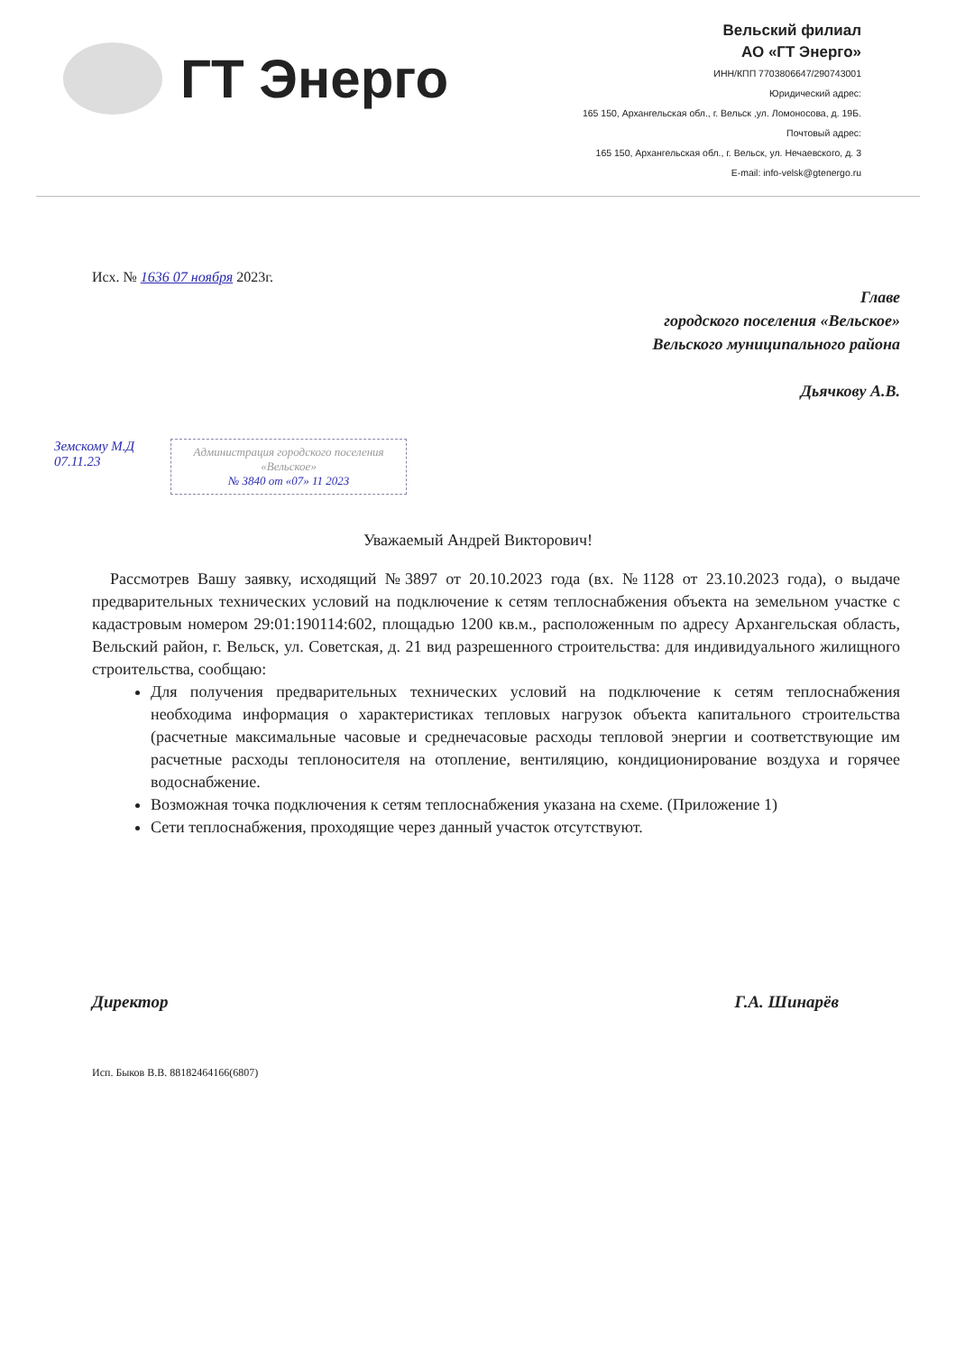ГТ Энерго
Вельский филиал
АО «ГТ Энерго»
ИНН/КПП 7703806647/290743001
Юридический адрес:
165 150, Архангельская обл., г. Вельск ,ул. Ломоносова, д. 19Б.
Почтовый адрес:
165 150, Архангельская обл., г. Вельск, ул. Нечаевского, д. 3
E-mail: info-velsk@gtenergo.ru
Исх. № 1636 07 ноября 2023г.
Главе
городского поселения «Вельское»
Вельского муниципального района
Дьячкову А.В.
Земскому М.Д
07.11.23
Администрация городского поселения «Вельское»
№ 3840 от «07» 11 2023
Уважаемый Андрей Викторович!
Рассмотрев Вашу заявку, исходящий №3897 от 20.10.2023 года (вх. №1128 от 23.10.2023 года), о выдаче предварительных технических условий на подключение к сетям теплоснабжения объекта на земельном участке с кадастровым номером 29:01:190114:602, площадью 1200 кв.м., расположенным по адресу Архангельская область, Вельский район, г. Вельск, ул. Советская, д. 21 вид разрешенного строительства: для индивидуального жилищного строительства, сообщаю:
Для получения предварительных технических условий на подключение к сетям теплоснабжения необходима информация о характеристиках тепловых нагрузок объекта капитального строительства (расчетные максимальные часовые и среднечасовые расходы тепловой энергии и соответствующие им расчетные расходы теплоносителя на отопление, вентиляцию, кондиционирование воздуха и горячее водоснабжение.
Возможная точка подключения к сетям теплоснабжения указана на схеме. (Приложение 1)
Сети теплоснабжения, проходящие через данный участок отсутствуют.
Директор Г.А. Шинарёв
Исп. Быков В.В. 88182464166(6807)